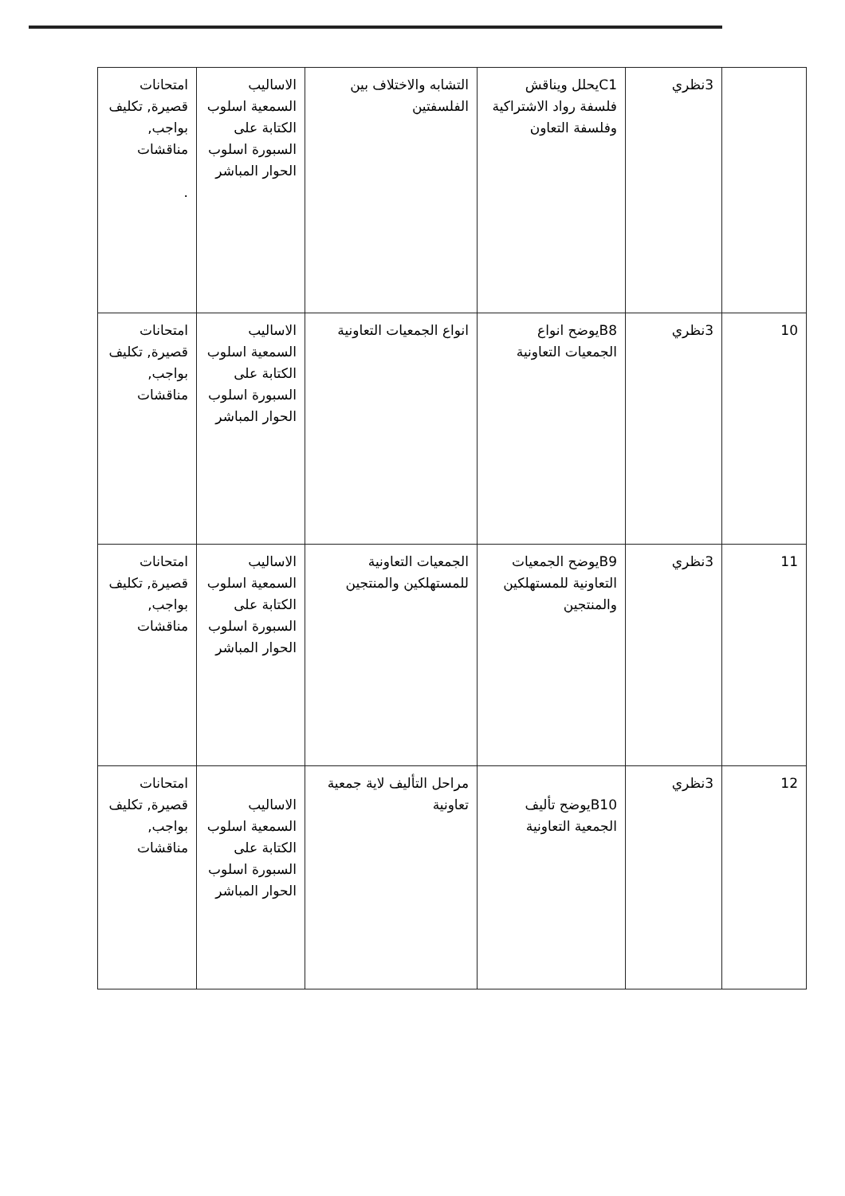| | 3نظري | C1يحلل ويناقش فلسفة رواد الاشتراكية وفلسفة التعاون | التشابه والاختلاف بين الفلسفتين | الاساليب السمعية اسلوب الكتابة على السبورة اسلوب الحوار المباشر | امتحانات قصيرة, تكليف بواجب, مناقشات . |
| 10 | 3نظري | B8يوضح انواع الجمعيات التعاونية | انواع الجمعيات التعاونية | الاساليب السمعية اسلوب الكتابة على السبورة اسلوب الحوار المباشر | امتحانات قصيرة, تكليف بواجب, مناقشات |
| 11 | 3نظري | B9يوضح الجمعيات التعاونية للمستهلكين والمنتجين | الجمعيات التعاونية للمستهلكين والمنتجين | الاساليب السمعية اسلوب الكتابة على السبورة اسلوب الحوار المباشر | امتحانات قصيرة, تكليف بواجب, مناقشات |
| 12 | 3نظري | B10يوضح تأليف الجمعية التعاونية | مراحل التأليف لاية جمعية تعاونية | الاساليب السمعية اسلوب الكتابة على السبورة اسلوب الحوار المباشر | امتحانات قصيرة, تكليف بواجب, مناقشات |